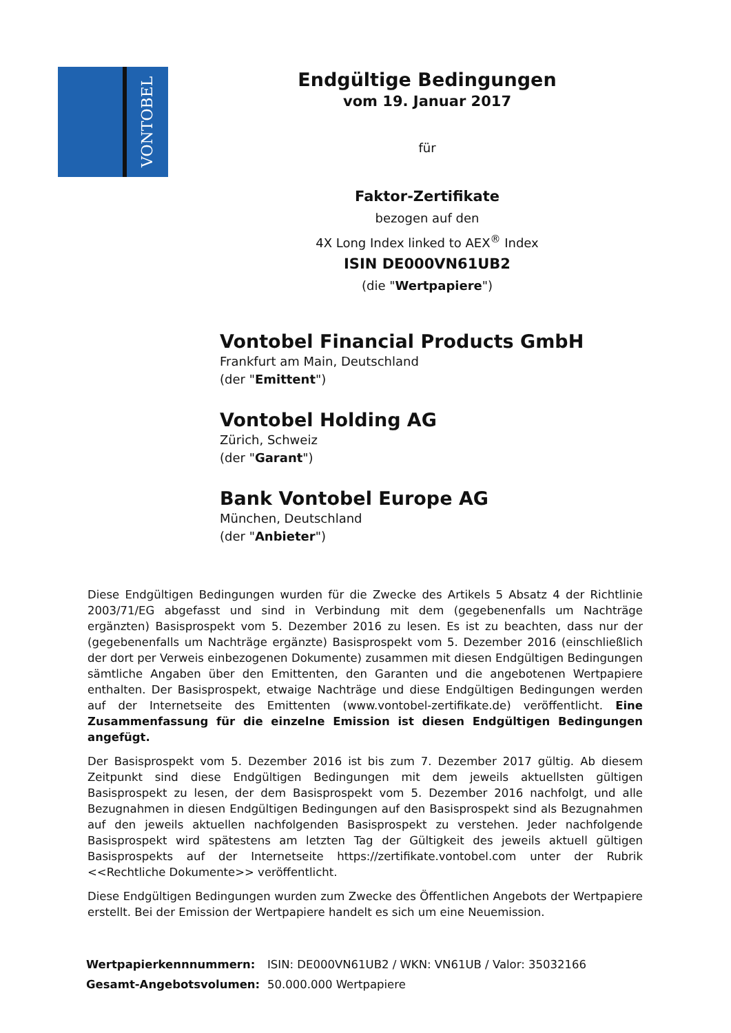VONTOBEL
Endgültige Bedingungen
vom 19. Januar 2017
für
Faktor-Zertifikate
bezogen auf den
4X Long Index linked to AEX<sup>®</sup> Index
ISIN DE000VN61UB2
(die "Wertpapiere")
Vontobel Financial Products GmbH
Frankfurt am Main, Deutschland
(der "Emittent")
Vontobel Holding AG
Zürich, Schweiz
(der "Garant")
Bank Vontobel Europe AG
München, Deutschland
(der "Anbieter")
Diese Endgültigen Bedingungen wurden für die Zwecke des Artikels 5 Absatz 4 der Richtlinie 2003/71/EG abgefasst und sind in Verbindung mit dem (gegebenenfalls um Nachträge ergänzten) Basisprospekt vom 5. Dezember 2016 zu lesen. Es ist zu beachten, dass nur der (gegebenenfalls um Nachträge ergänzte) Basisprospekt vom 5. Dezember 2016 (einschließlich der dort per Verweis einbezogenen Dokumente) zusammen mit diesen Endgültigen Bedingungen sämtliche Angaben über den Emittenten, den Garanten und die angebotenen Wertpapiere enthalten. Der Basisprospekt, etwaige Nachträge und diese Endgültigen Bedingungen werden auf der Internetseite des Emittenten (www.vontobel-zertifikate.de) veröffentlicht. Eine Zusammenfassung für die einzelne Emission ist diesen Endgültigen Bedingungen angefügt.
Der Basisprospekt vom 5. Dezember 2016 ist bis zum 7. Dezember 2017 gültig. Ab diesem Zeitpunkt sind diese Endgültigen Bedingungen mit dem jeweils aktuellsten gültigen Basisprospekt zu lesen, der dem Basisprospekt vom 5. Dezember 2016 nachfolgt, und alle Bezugnahmen in diesen Endgültigen Bedingungen auf den Basisprospekt sind als Bezugnahmen auf den jeweils aktuellen nachfolgenden Basisprospekt zu verstehen. Jeder nachfolgende Basisprospekt wird spätestens am letzten Tag der Gültigkeit des jeweils aktuell gültigen Basisprospekts auf der Internetseite https://zertifikate.vontobel.com unter der Rubrik <<Rechtliche Dokumente>> veröffentlicht.
Diese Endgültigen Bedingungen wurden zum Zwecke des Öffentlichen Angebots der Wertpapiere erstellt. Bei der Emission der Wertpapiere handelt es sich um eine Neuemission.
| Wertpapierkennnummern: | ISIN: DE000VN61UB2 / WKN: VN61UB / Valor: 35032166 |
| Gesamt-Angebotsvolumen: | 50.000.000 Wertpapiere |